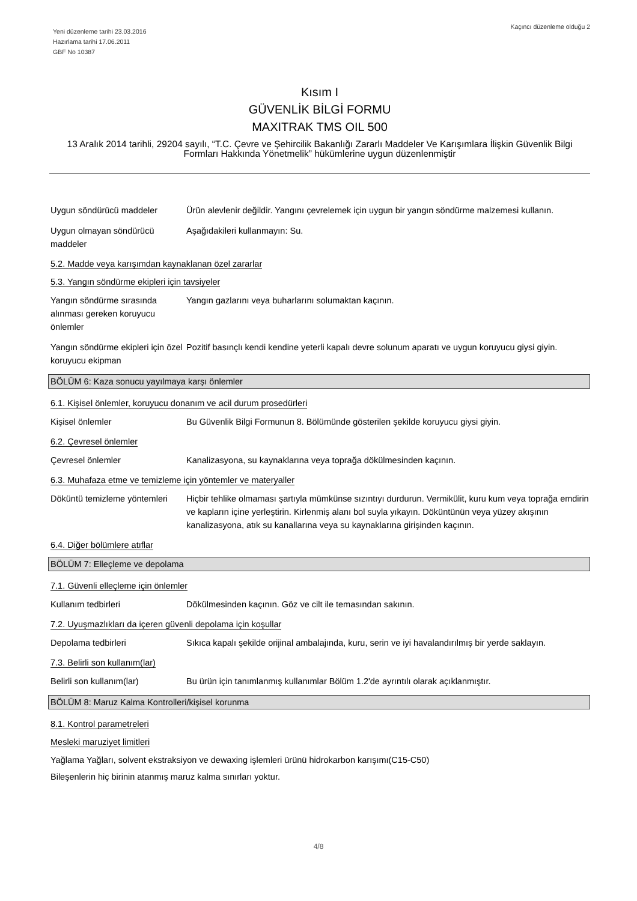Yeni düzenleme tarihi 23.03.2016
Hazırlama tarihi 17.06.2011
GBF No 10387
Kaçıncı düzenleme olduğu 2
Kısım I
GÜVENLİK BİLGİ FORMU
MAXITRAK TMS OIL 500
13 Aralık 2014 tarihli, 29204 sayılı, “T.C. Çevre ve Şehircilik Bakanlığı Zararlı Maddeler Ve Karışımlara İlişkin Güvenlik Bilgi Formları Hakkında Yönetmelik” hükümlerine uygun düzenlenmiştir
Uygun söndürücü maddeler Ürün alevlenir değildir. Yangını çevrelemek için uygun bir yangın söndürme malzemesi kullanın.
Uygun olmayan söndürücü maddeler
Aşağıdakileri kullanmayın: Su.
5.2. Madde veya karışımdan kaynaklanan özel zararlar
5.3. Yangın söndürme ekipleri için tavsiyeler
Yangın söndürme sırasında alınması gereken koruyucu önlemler
Yangın gazlarını veya buharlarını solumaktan kaçının.
Yangın söndürme ekipleri için özel koruyucu ekipman
Pozitif basınçlı kendi kendine yeterli kapalı devre solunum aparatı ve uygun koruyucu giysi giyin.
BÖLÜM 6: Kaza sonucu yayılmaya karşı önlemler
6.1. Kişisel önlemler, koruyucu donanım ve acil durum prosedürleri
Kişisel önlemler Bu Güvenlik Bilgi Formunun 8. Bölümünde gösterilen şekilde koruyucu giysi giyin.
6.2. Çevresel önlemler
Çevresel önlemler Kanalizasyona, su kaynaklarına veya toprağa dökülmesinden kaçının.
6.3. Muhafaza etme ve temizleme için yöntemler ve materyaller
Döküntü temizleme yöntemleri
Hiçbir tehlike olmaması şartıyla mümkünse sızıntıyı durdurun. Vermikülit, kuru kum veya toprağa emdirin ve kapların içine yerleştirin. Kirlenmiş alanı bol suyla yıkayın. Döküntünün veya yüzey akışının kanalizasyona, atık su kanallarına veya su kaynaklarına girişinden kaçının.
6.4. Diğer bölümlere atıflar
BÖLÜM 7: Elleçleme ve depolama
7.1. Güvenli elleçleme için önlemler
Kullanım tedbirleri Dökülmesinden kaçının. Göz ve cilt ile temasından sakının.
7.2. Uyuşmazlıkları da içeren güvenli depolama için koşullar
Depolama tedbirleri Sıkıca kapalı şekilde orijinal ambalajında, kuru, serin ve iyi havalandırılmış bir yerde saklayın.
7.3. Belirli son kullanım(lar)
Belirli son kullanım(lar) Bu ürün için tanımlanmış kullanımlar Bölüm 1.2'de ayrıntılı olarak açıklanmıştır.
BÖLÜM 8: Maruz Kalma Kontrolleri/kişisel korunma
8.1. Kontrol parametreleri
Mesleki maruziyet limitleri
Yağlama Yağları, solvent ekstraksiyon ve dewaxing işlemleri ürünü hidrokarbon karışımı(C15-C50)
Bileşenlerin hiç birinin atanmış maruz kalma sınırları yoktur.
4/8